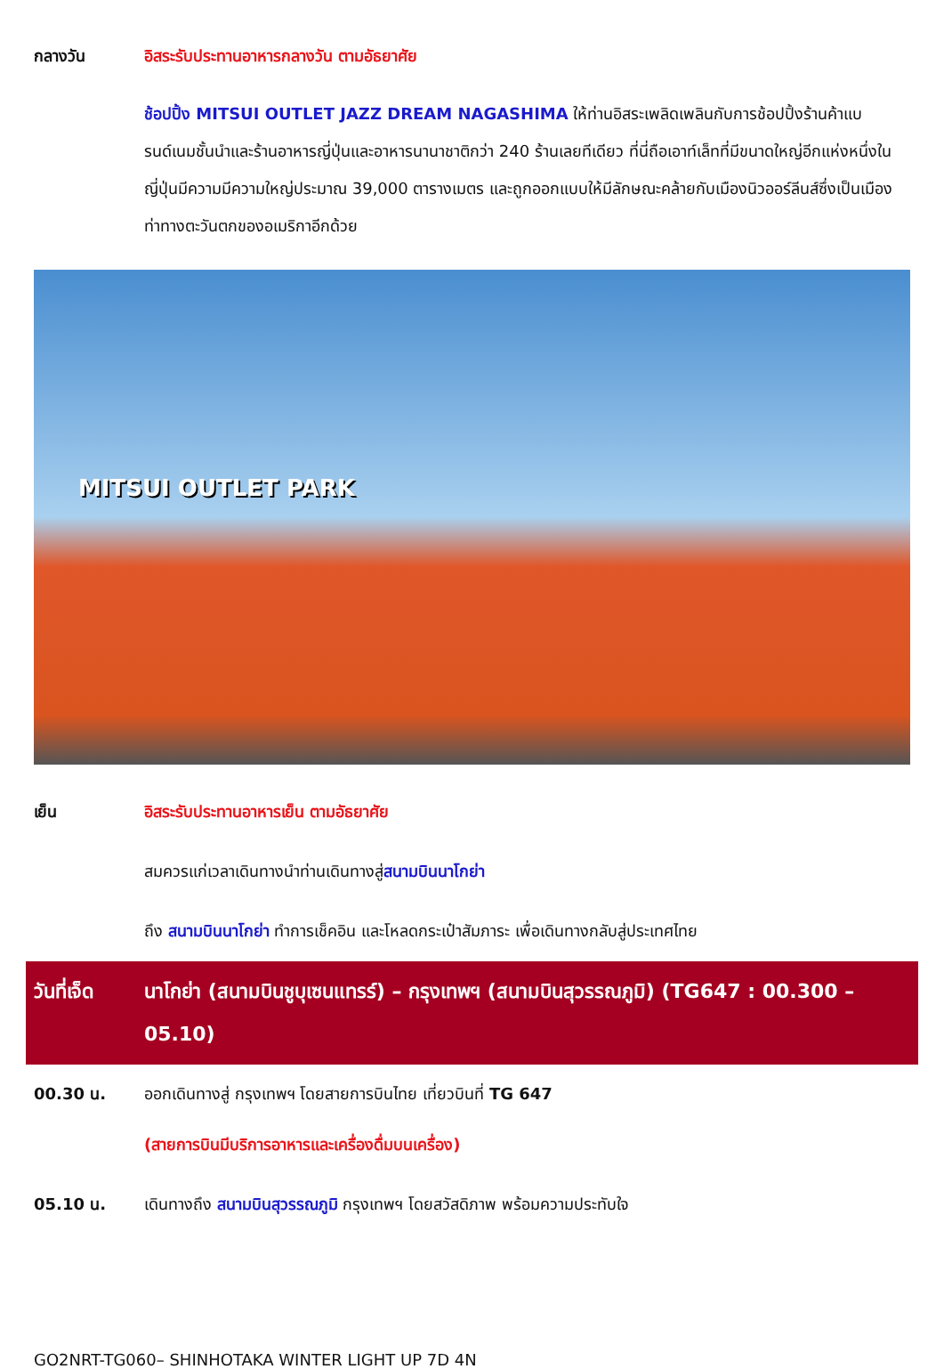กลางวัน อิสระรับประทานอาหารกลางวัน ตามอัธยาศัย
ช้อปปิ้ง MITSUI OUTLET JAZZ DREAM NAGASHIMA ให้ท่านอิสระเพลิดเพลินกับการช้อปปิ้งร้านค้าแบรนด์เนมชั้นนำและร้านอาหารญี่ปุ่นและอาหารนานาชาติกว่า 240 ร้านเลยทีเดียว ที่นี่ถือเอาท์เล็ทที่มีขนาดใหญ่อีกแห่งหนึ่งในญี่ปุ่นมีความมีความใหญ่ประมาณ 39,000 ตารางเมตร และถูกออกแบบให้มีลักษณะคล้ายกับเมืองนิวออร์ลีนส์ซึ่งเป็นเมืองท่าทางตะวันตกของอเมริกาอีกด้วย
MITSUI OUTLET PARK
เย็น อิสระรับประทานอาหารเย็น ตามอัธยาศัย
สมควรแก่เวลาเดินทางนำท่านเดินทางสู่สนามบินนาโกย่า
ถึง สนามบินนาโกย่า ทำการเช็คอิน และโหลดกระเป๋าสัมภาระ เพื่อเดินทางกลับสู่ประเทศไทย
วันที่เจ็ด
นาโกย่า (สนามบินชูบุเซนแทรร์) – กรุงเทพฯ (สนามบินสุวรรณภูมิ) (TG647 : 00.300 – 05.10)
00.30 น. ออกเดินทางสู่ กรุงเทพฯ โดยสายการบินไทย เที่ยวบินที่ TG 647
(สายการบินมีบริการอาหารและเครื่องดื่มบนเครื่อง)
05.10 น. เดินทางถึง สนามบินสุวรรณภูมิ กรุงเทพฯ โดยสวัสดิภาพ พร้อมความประทับใจ
GO2NRT-TG060– SHINHOTAKA WINTER LIGHT UP 7D 4N